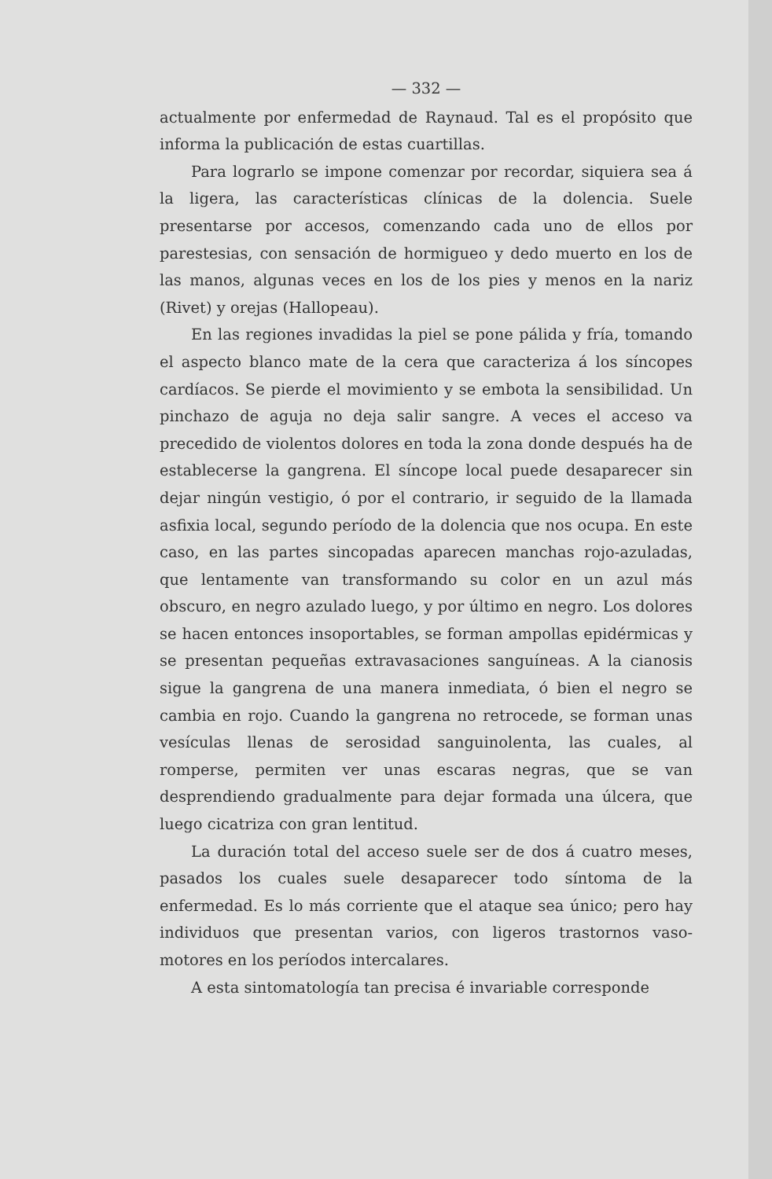— 332 —
actualmente por enfermedad de Raynaud. Tal es el propósito que informa la publicación de estas cuartillas.
Para lograrlo se impone comenzar por recordar, siquiera sea á la ligera, las características clínicas de la dolencia. Suele presentarse por accesos, comenzando cada uno de ellos por parestesias, con sensación de hormigueo y dedo muerto en los de las manos, algunas veces en los de los pies y menos en la nariz (Rivet) y orejas (Hallopeau).
En las regiones invadidas la piel se pone pálida y fría, tomando el aspecto blanco mate de la cera que caracteriza á los síncopes cardíacos. Se pierde el movimiento y se embota la sensibilidad. Un pinchazo de aguja no deja salir sangre. A veces el acceso va precedido de violentos dolores en toda la zona donde después ha de establecerse la gangrena. El síncope local puede desaparecer sin dejar ningún vestigio, ó por el contrario, ir seguido de la llamada asfixia local, segundo período de la dolencia que nos ocupa. En este caso, en las partes sincopadas aparecen manchas rojo-azuladas, que lentamente van transformando su color en un azul más obscuro, en negro azulado luego, y por último en negro. Los dolores se hacen entonces insoportables, se forman ampollas epidérmicas y se presentan pequeñas extravasaciones sanguíneas. A la cianosis sigue la gangrena de una manera inmediata, ó bien el negro se cambia en rojo. Cuando la gangrena no retrocede, se forman unas vesículas llenas de serosidad sanguinolenta, las cuales, al romperse, permiten ver unas escaras negras, que se van desprendiendo gradualmente para dejar formada una úlcera, que luego cicatriza con gran lentitud.
La duración total del acceso suele ser de dos á cuatro meses, pasados los cuales suele desaparecer todo síntoma de la enfermedad. Es lo más corriente que el ataque sea único; pero hay individuos que presentan varios, con ligeros trastornos vaso-motores en los períodos intercalares.
A esta sintomatología tan precisa é invariable corresponde